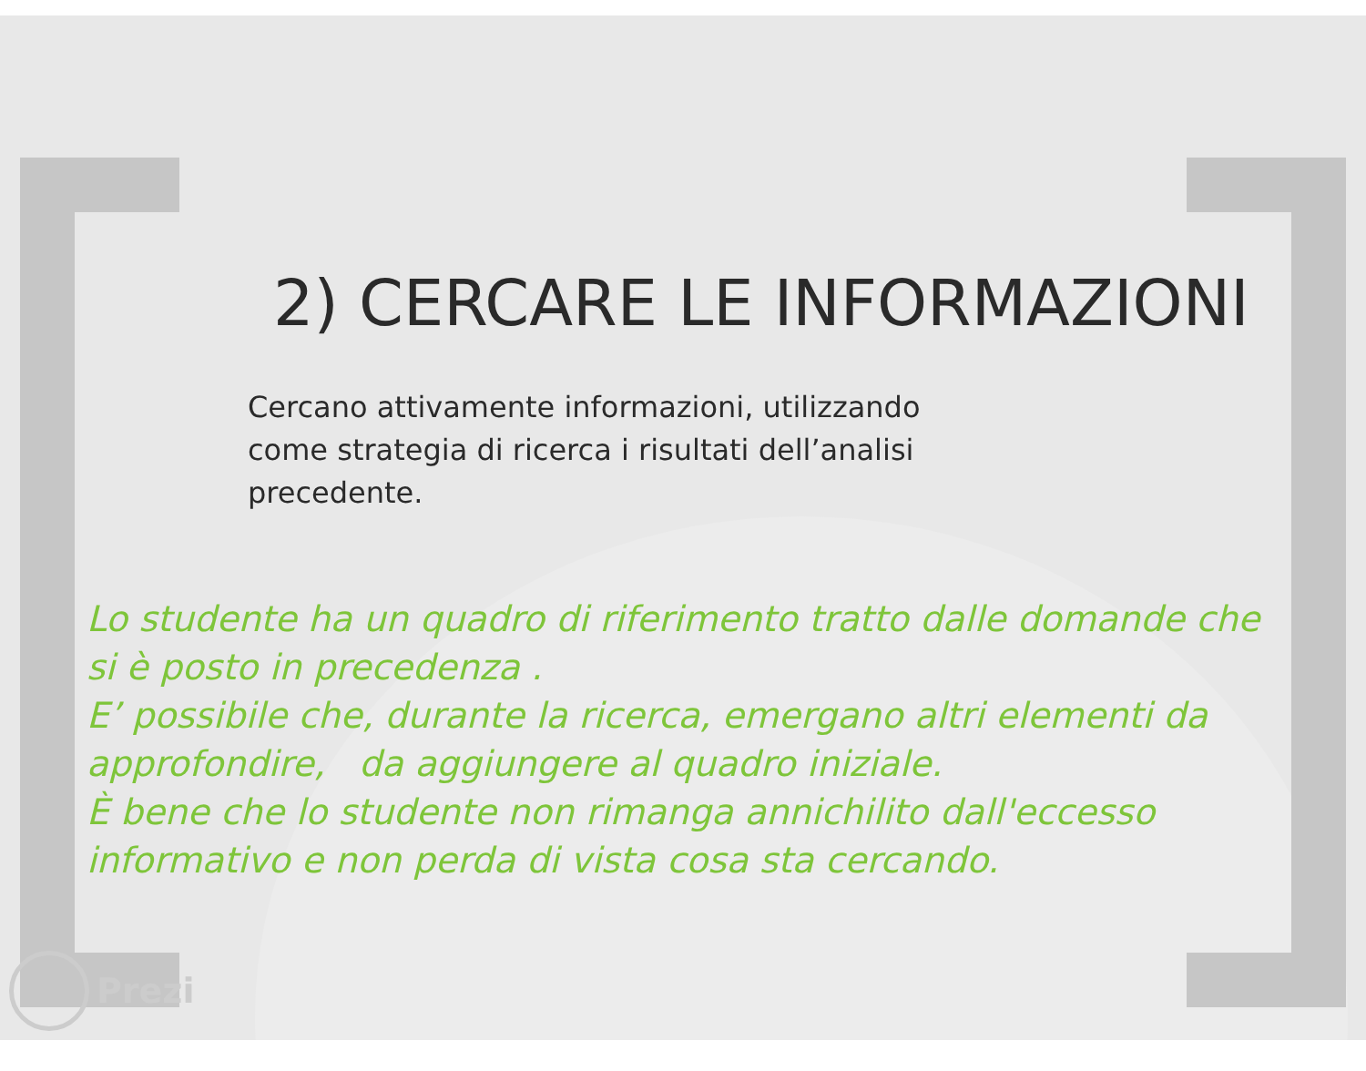2) CERCARE LE INFORMAZIONI
Cercano attivamente informazioni, utilizzando come strategia di ricerca i risultati dell’analisi precedente.
Lo studente ha un quadro di riferimento tratto dalle domande che si è posto in precedenza .
E’ possibile che, durante la ricerca, emergano altri elementi da approfondire, da aggiungere al quadro iniziale.
È bene che lo studente non rimanga annichilito dall'eccesso informativo e non perda di vista cosa sta cercando.
Prezi